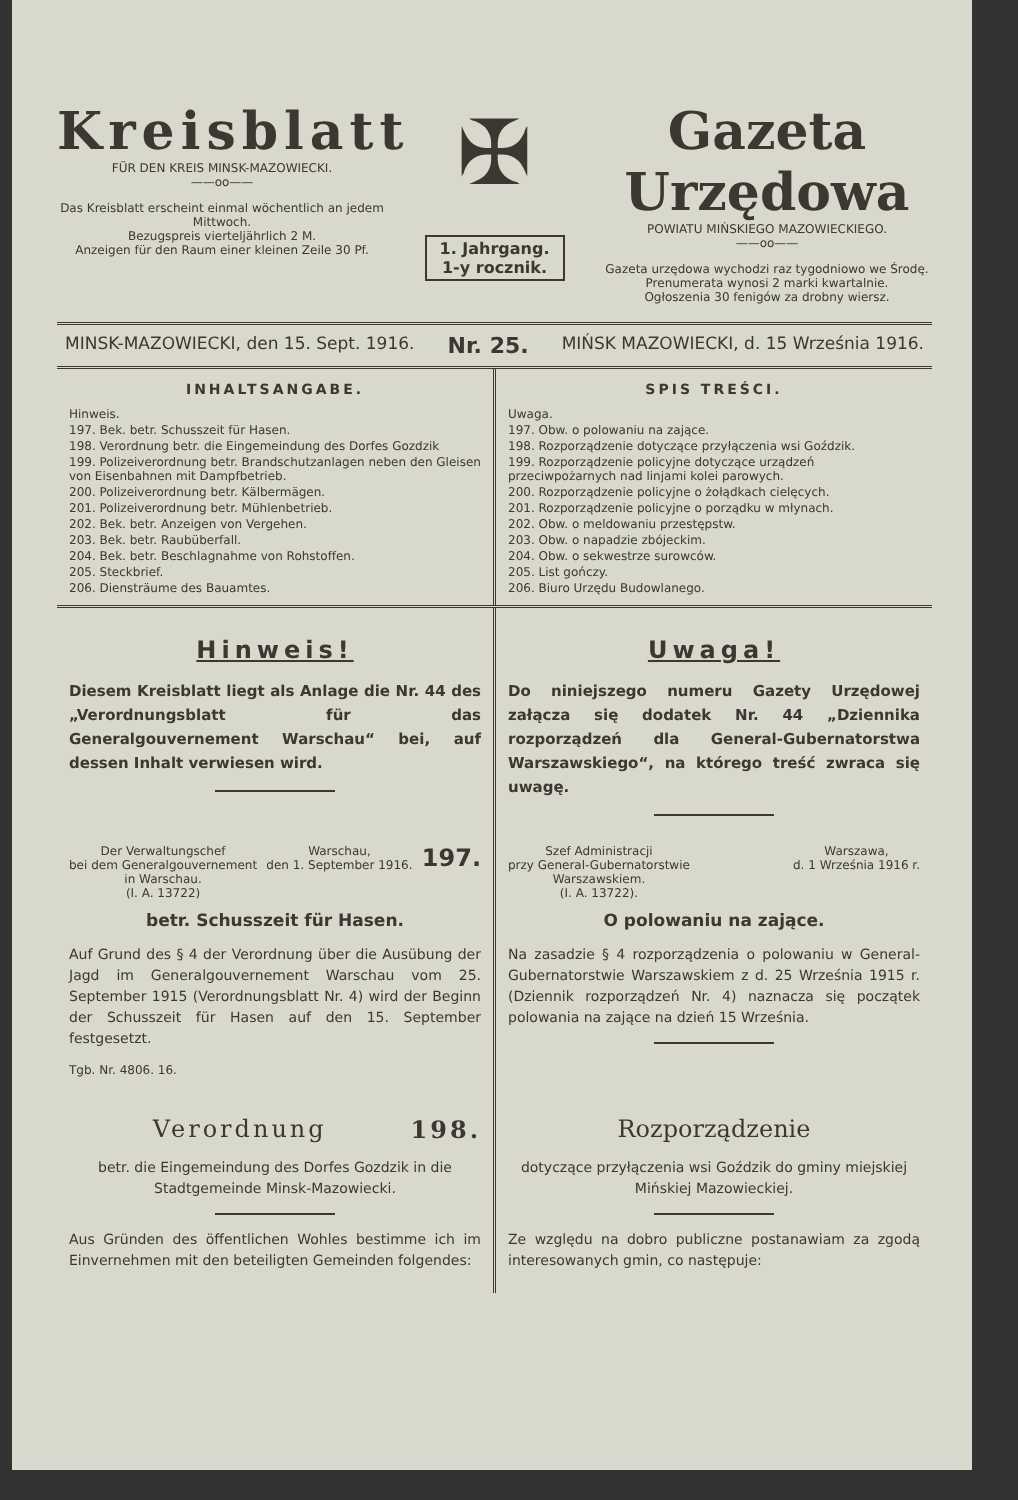Kreisblatt
FÜR DEN KREIS MINSK-MAZOWIECKI.
——oo——
Das Kreisblatt erscheint einmal wöchentlich an jedem Mittwoch.
Bezugspreis vierteljährlich 2 M.
Anzeigen für den Raum einer kleinen Zeile 30 Pf.
✠
1. Jahrgang.
1-y rocznik.
Gazeta Urzędowa
POWIATU MIŃSKIEGO MAZOWIECKIEGO.
——oo——
Gazeta urzędowa wychodzi raz tygodniowo we Środę.
Prenumerata wynosi 2 marki kwartalnie.
Ogłoszenia 30 fenigów za drobny wiersz.
MINSK-MAZOWIECKI, den 15. Sept. 1916. Nr. 25. MIŃSK MAZOWIECKI, d. 15 Września 1916.
INHALTSANGABE.
Hinweis.
197. Bek. betr. Schusszeit für Hasen.
198. Verordnung betr. die Eingemeindung des Dorfes Gozdzik
199. Polizeiverordnung betr. Brandschutzanlagen neben den Gleisen von Eisenbahnen mit Dampfbetrieb.
200. Polizeiverordnung betr. Kälbermägen.
201. Polizeiverordnung betr. Mühlenbetrieb.
202. Bek. betr. Anzeigen von Vergehen.
203. Bek. betr. Raubüberfall.
204. Bek. betr. Beschlagnahme von Rohstoffen.
205. Steckbrief.
206. Diensträume des Bauamtes.
SPIS TREŚCI.
Uwaga.
197. Obw. o polowaniu na zające.
198. Rozporządzenie dotyczące przyłączenia wsi Goździk.
199. Rozporządzenie policyjne dotyczące urządzeń przeciwpożarnych nad linjami kolei parowych.
200. Rozporządzenie policyjne o żołądkach cielęcych.
201. Rozporządzenie policyjne o porządku w młynach.
202. Obw. o meldowaniu przestępstw.
203. Obw. o napadzie zbójeckim.
204. Obw. o sekwestrze surowców.
205. List gończy.
206. Biuro Urzędu Budowlanego.
Hinweis!
Diesem Kreisblatt liegt als Anlage die Nr. 44 des „Verordnungsblatt für das Generalgouvernement Warschau“ bei, auf dessen Inhalt verwiesen wird.
Uwaga!
Do niniejszego numeru Gazety Urzędowej załącza się dodatek Nr. 44 „Dziennika rozporządzeń dla General-Gubernatorstwa Warszawskiego“, na którego treść zwraca się uwagę.
Der Verwaltungschef
bei dem Generalgouvernement
in Warschau.
(I. A. 13722) Warschau,
den 1. September 1916. 197.
betr. Schusszeit für Hasen.
Auf Grund des § 4 der Verordnung über die Ausübung der Jagd im Generalgouvernement Warschau vom 25. September 1915 (Verordnungsblatt Nr. 4) wird der Beginn der Schusszeit für Hasen auf den 15. September festgesetzt.
Tgb. Nr. 4806. 16.
Szef Administracji
przy General-Gubernatorstwie
Warszawskiem.
(I. A. 13722). Warszawa,
d. 1 Września 1916 r.
O polowaniu na zające.
Na zasadzie § 4 rozporządzenia o polowaniu w General-Gubernatorstwie Warszawskiem z d. 25 Września 1915 r. (Dziennik rozporządzeń Nr. 4) naznacza się początek polowania na zające na dzień 15 Września.
Verordnung 198.
betr. die Eingemeindung des Dorfes Gozdzik in die Stadtgemeinde Minsk-Mazowiecki.
Aus Gründen des öffentlichen Wohles bestimme ich im Einvernehmen mit den beteiligten Gemeinden folgendes:
Rozporządzenie
dotyczące przyłączenia wsi Goździk do gminy miejskiej Mińskiej Mazowieckiej.
Ze względu na dobro publiczne postanawiam za zgodą interesowanych gmin, co następuje: